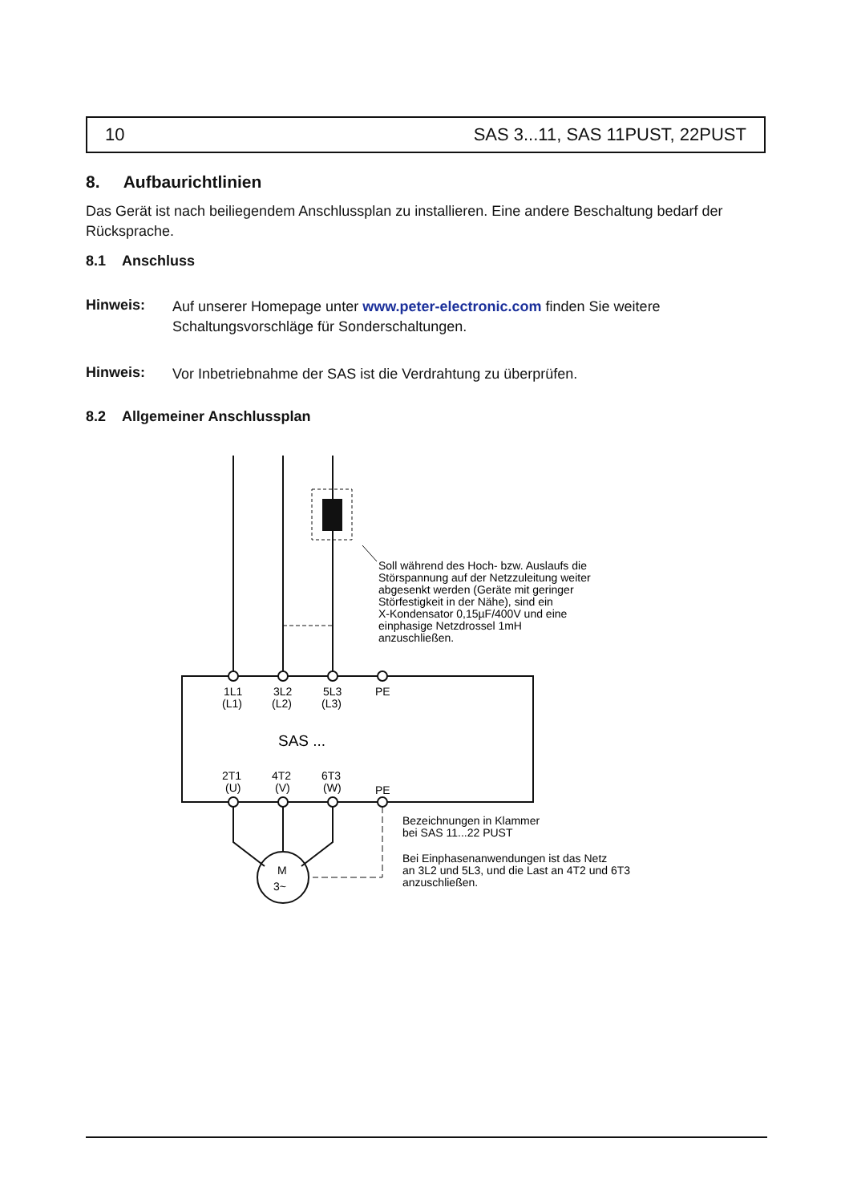10 SAS 3...11, SAS 11PUST, 22PUST
8. Aufbaurichtlinien
Das Gerät ist nach beiliegendem Anschlussplan zu installieren. Eine andere Beschaltung bedarf der Rücksprache.
8.1 Anschluss
Hinweis:
Auf unserer Homepage unter www.peter-electronic.com finden Sie weitere Schaltungsvorschläge für Sonderschaltungen.
Hinweis:
Vor Inbetriebnahme der SAS ist die Verdrahtung zu überprüfen.
8.2 Allgemeiner Anschlussplan
Soll während des Hoch- bzw. Auslaufs die
Störspannung auf der Netzzuleitung weiter
abgesenkt werden (Geräte mit geringer
Störfestigkeit in der Nähe), sind ein
X-Kondensator 0,15µF/400V und eine
einphasige Netzdrossel 1mH
anzuschließen.
1L1
3L2
5L3
PE
(L1)
(L2)
(L3)
SAS ...
2T1
4T2
6T3
(U)
(V)
(W)
PE
M
3~
Bezeichnungen in Klammer
bei SAS 11...22 PUST
Bei Einphasenanwendungen ist das Netz
an 3L2 und 5L3, und die Last an 4T2 und 6T3
anzuschließen.